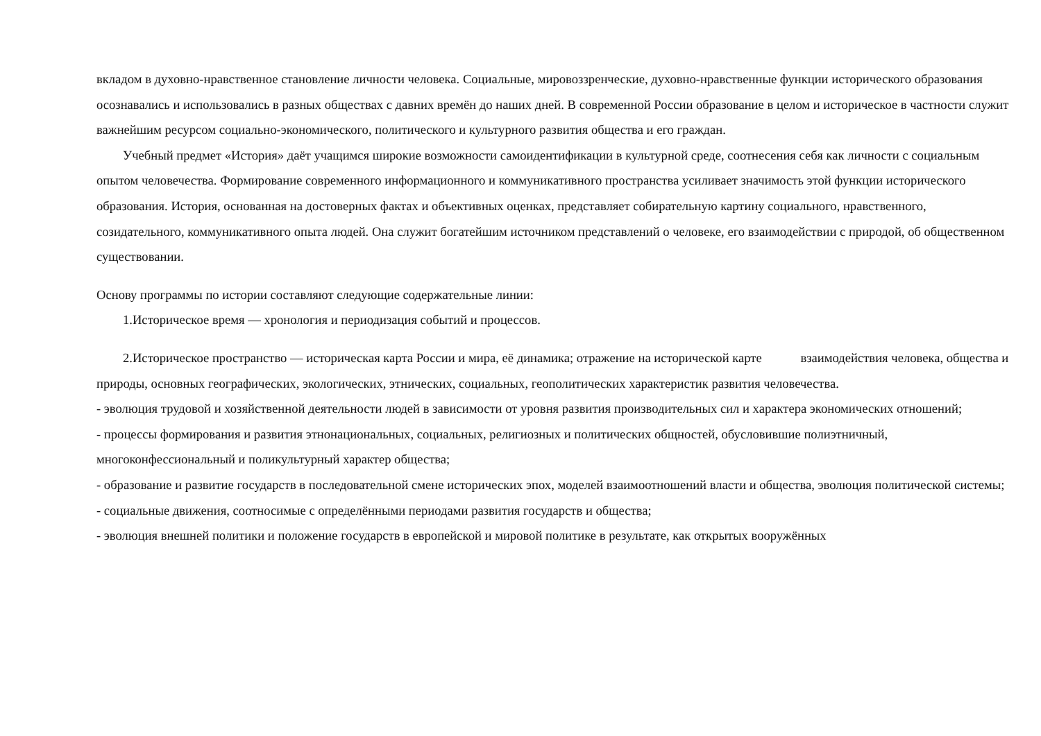вкладом в духовно-нравственное становление личности человека. Социальные, мировоззренческие, духовно-нравственные функции исторического образования осознавались и использовались в разных обществах с давних времён до наших дней. В современной России образование в целом и историческое в частности служит важнейшим ресурсом социально-экономического, политического и культурного развития общества и его граждан.
Учебный предмет «История» даёт учащимся широкие возможности самоидентификации в культурной среде, соотнесения себя как личности с социальным опытом человечества. Формирование современного информационного и коммуникативного пространства усиливает значимость этой функции исторического образования. История, основанная на достоверных фактах и объективных оценках, представляет собирательную картину социального, нравственного, созидательного, коммуникативного опыта людей. Она служит богатейшим источником представлений о человеке, его взаимодействии с природой, об общественном существовании.
Основу программы по истории составляют следующие содержательные линии:
1.Историческое время — хронология и периодизация событий и процессов.
2.Историческое пространство — историческая карта России и мира, её динамика; отражение на исторической карте взаимодействия человека, общества и природы, основных географических, экологических, этнических, социальных, геополитических характеристик развития человечества.
- эволюция трудовой и хозяйственной деятельности людей в зависимости от уровня развития производительных сил и характера экономических отношений;
- процессы формирования и развития этнонациональных, социальных, религиозных и политических общностей, обусловившие полиэтничный, многоконфессиональный и поликультурный характер общества;
- образование и развитие государств в последовательной смене исторических эпох, моделей взаимоотношений власти и общества, эволюция политической системы;
- социальные движения, соотносимые с определёнными периодами развития государств и общества;
- эволюция внешней политики и положение государств в европейской и мировой политике в результате, как открытых вооружённых